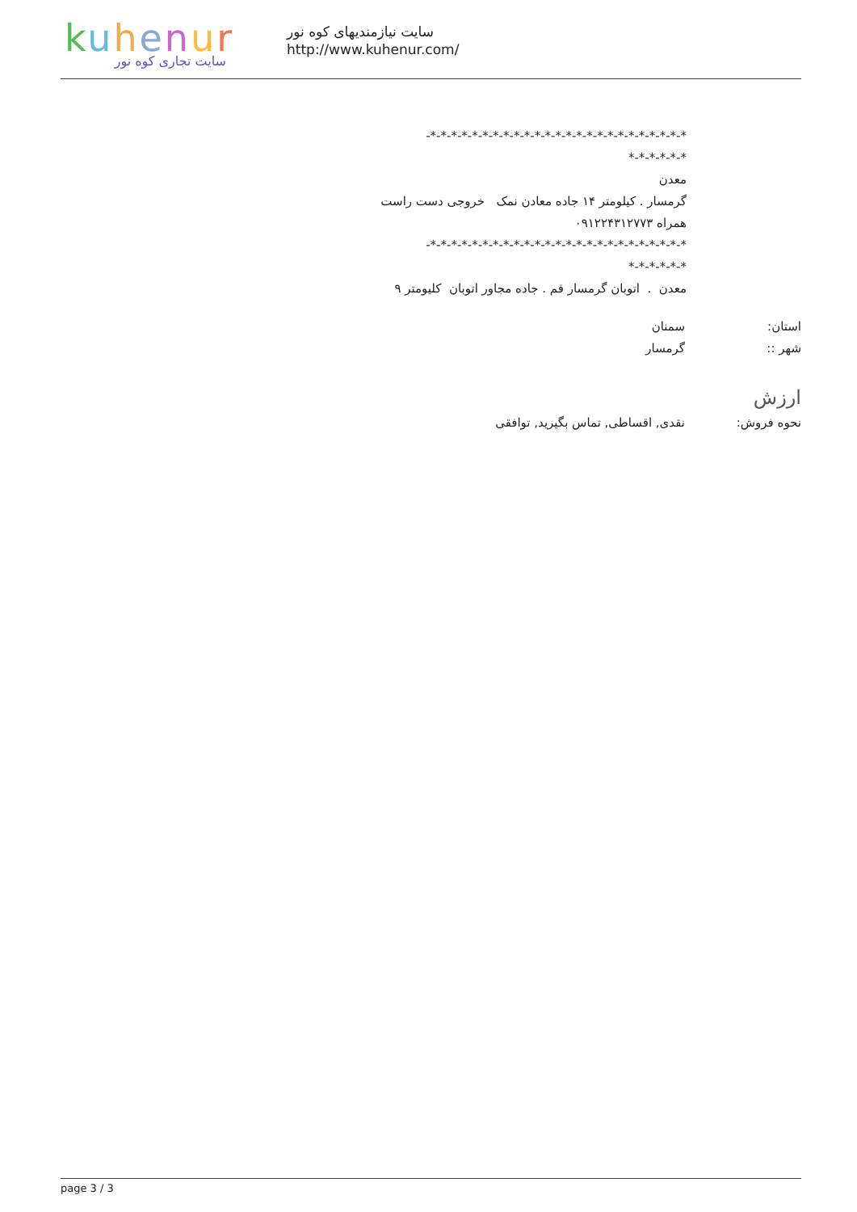kuhenur
سایت تجاری کوه نور
سایت نیازمندیهای کوه نور
http://www.kuhenur.com/
*-*-*-*-*-*-*-*-*-*-*-*-*-*-*-*-*-*-*-*-*-*-*-*-*-
*-*-*-*-*-*
معدن
گرمسار . کیلومتر ۱۴ جاده معادن نمک خروجی دست راست
همراه ۰۹۱۲۲۴۳۱۲۷۷۳
*-*-*-*-*-*-*-*-*-*-*-*-*-*-*-*-*-*-*-*-*-*-*-*-*-
*-*-*-*-*-*
معدن . اتوبان گرمسار قم . جاده مجاور اتوبان کلیومتر ۹
استان: سمنان
شهر :: گرمسار
ارزش
نحوه فروش: نقدی, اقساطی, تماس بگیرید, توافقی
page 3 / 3